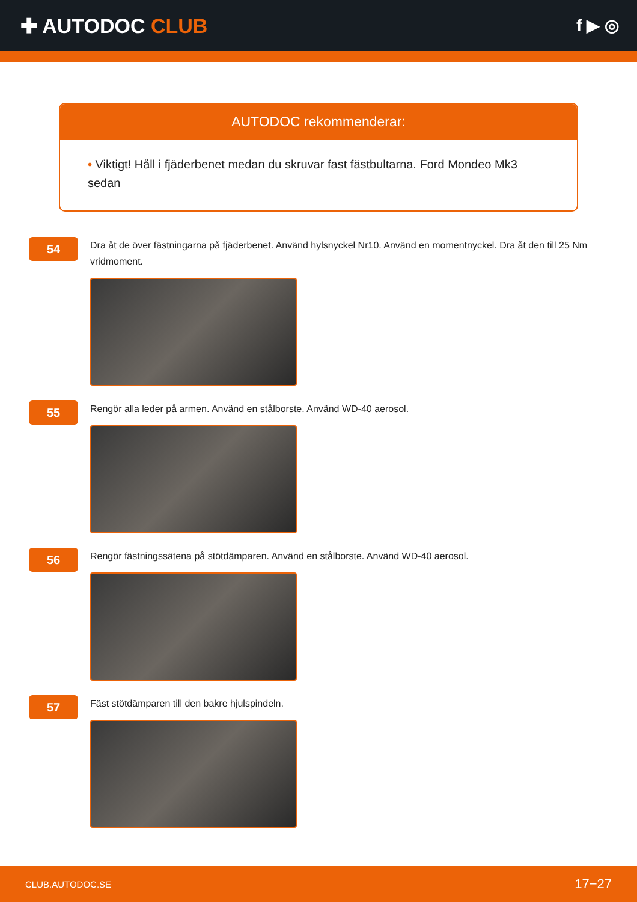✚ AUTODOC CLUB
f ▶ ◎
AUTODOC rekommenderar:
• Viktigt! Håll i fjäderbenet medan du skruvar fast fästbultarna. Ford Mondeo Mk3 sedan
54
Dra åt de över fästningarna på fjäderbenet. Använd hylsnyckel Nr10. Använd en momentnyckel. Dra åt den till 25 Nm vridmoment.
55
Rengör alla leder på armen. Använd en stålborste. Använd WD-40 aerosol.
56
Rengör fästningssätena på stötdämparen. Använd en stålborste. Använd WD-40 aerosol.
57
Fäst stötdämparen till den bakre hjulspindeln.
CLUB.AUTODOC.SE 17−27